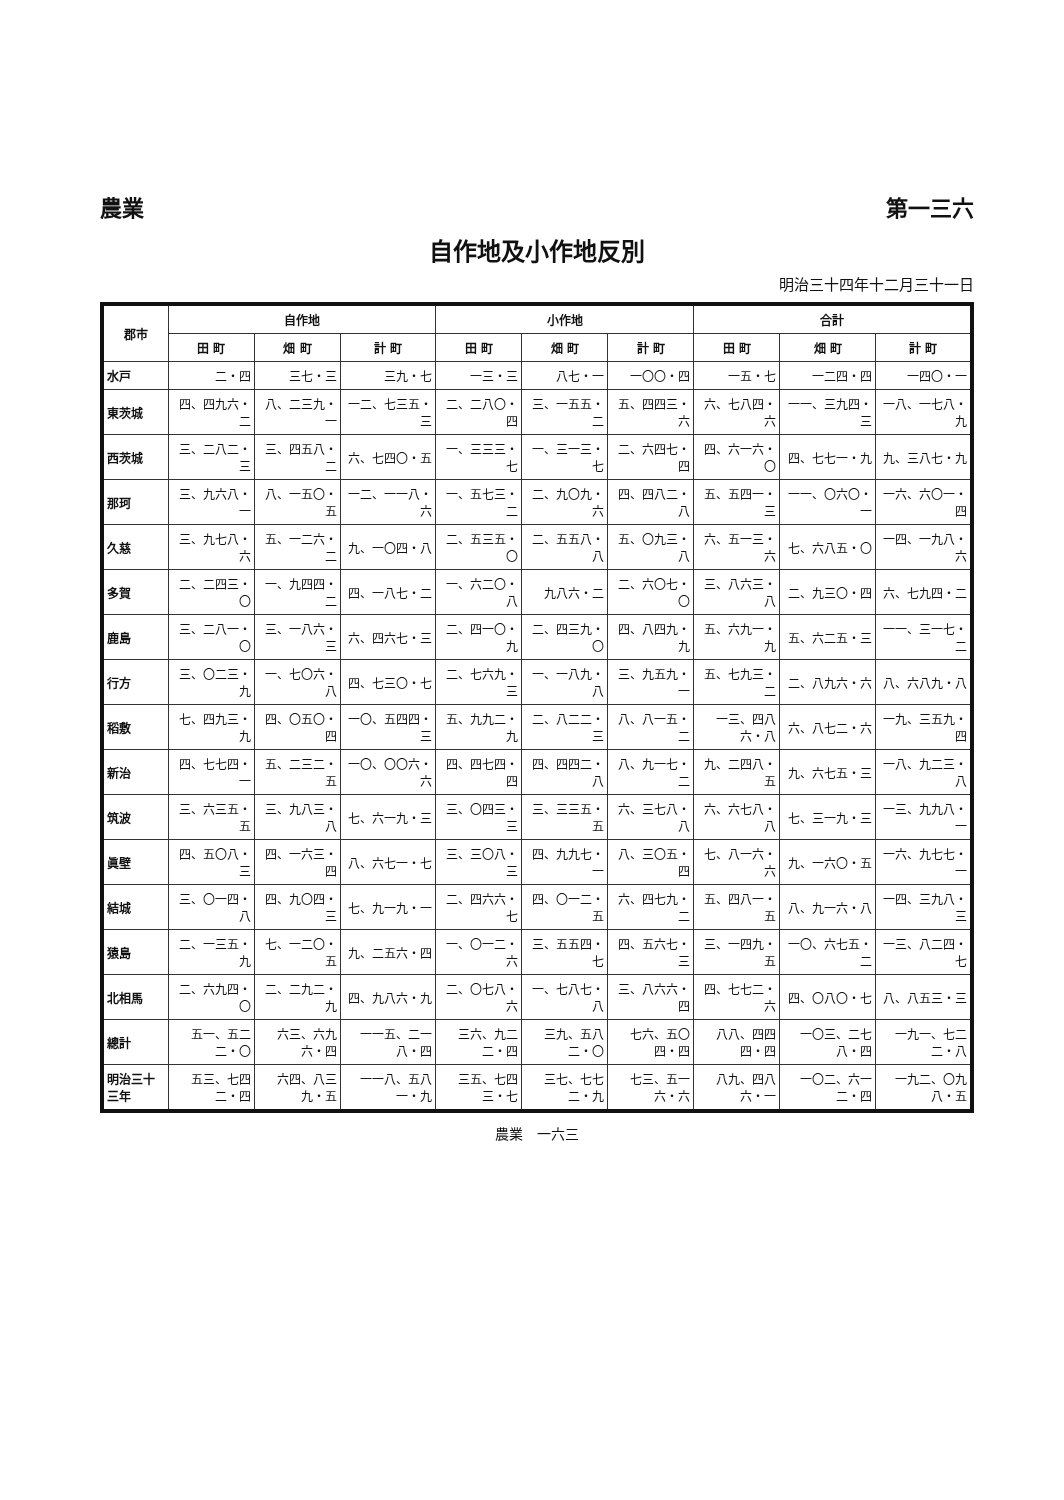農業 第一三六
自作地及小作地反別
明治三十四年十二月三十一日
| 郡市 | 自作地 | | | 小作地 | | | 合計 | | |
| --- | --- | --- | --- | --- | --- | --- | --- | --- | --- |
| | 田 町 | 畑 町 | 計 町 | 田 町 | 畑 町 | 計 町 | 田 町 | 畑 町 | 計 町 |
| 水戸 | 二・四 | 三七・三 | 三九・七 | 一三・三 | 八七・一 | 一〇〇・四 | 一五・七 | 一二四・四 | 一四〇・一 |
| 東茨城 | 四、四九六・二 | 八、二三九・一 | 一二、七三五・三 | 二、二八〇・四 | 三、一五五・二 | 五、四四三・六 | 六、七八四・六 | 一一、三九四・三 | 一八、一七八・九 |
| 西茨城 | 三、二八二・三 | 三、四五八・二 | 六、七四〇・五 | 一、三三三・七 | 一、三一三・七 | 二、六四七・四 | 四、六一六・〇 | 四、七七一・九 | 九、三八七・九 |
| 那珂 | 三、九六八・一 | 八、一五〇・五 | 一二、一一八・六 | 一、五七三・二 | 二、九〇九・六 | 四、四八二・八 | 五、五四一・三 | 一一、〇六〇・一 | 一六、六〇一・四 |
| 久慈 | 三、九七八・六 | 五、一二六・二 | 九、一〇四・八 | 二、五三五・〇 | 二、五五八・八 | 五、〇九三・八 | 六、五一三・六 | 七、六八五・〇 | 一四、一九八・六 |
| 多賀 | 二、二四三・〇 | 一、九四四・二 | 四、一八七・二 | 一、六二〇・八 | 九八六・二 | 二、六〇七・〇 | 三、八六三・八 | 二、九三〇・四 | 六、七九四・二 |
| 鹿島 | 三、二八一・〇 | 三、一八六・三 | 六、四六七・三 | 二、四一〇・九 | 二、四三九・〇 | 四、八四九・九 | 五、六九一・九 | 五、六二五・三 | 一一、三一七・二 |
| 行方 | 三、〇二三・九 | 一、七〇六・八 | 四、七三〇・七 | 二、七六九・三 | 一、一八九・八 | 三、九五九・一 | 五、七九三・二 | 二、八九六・六 | 八、六八九・八 |
| 稻敷 | 七、四九三・九 | 四、〇五〇・四 | 一〇、五四四・三 | 五、九九二・九 | 二、八二二・三 | 八、八一五・二 | 一三、四八六・八 | 六、八七二・六 | 一九、三五九・四 |
| 新治 | 四、七七四・一 | 五、二三二・五 | 一〇、〇〇六・六 | 四、四七四・四 | 四、四四二・八 | 八、九一七・二 | 九、二四八・五 | 九、六七五・三 | 一八、九二三・八 |
| 筑波 | 三、六三五・五 | 三、九八三・八 | 七、六一九・三 | 三、〇四三・三 | 三、三三五・五 | 六、三七八・八 | 六、六七八・八 | 七、三一九・三 | 一三、九九八・一 |
| 眞壁 | 四、五〇八・三 | 四、一六三・四 | 八、六七一・七 | 三、三〇八・三 | 四、九九七・一 | 八、三〇五・四 | 七、八一六・六 | 九、一六〇・五 | 一六、九七七・一 |
| 結城 | 三、〇一四・八 | 四、九〇四・三 | 七、九一九・一 | 二、四六六・七 | 四、〇一二・五 | 六、四七九・二 | 五、四八一・五 | 八、九一六・八 | 一四、三九八・三 |
| 猿島 | 二、一三五・九 | 七、一二〇・五 | 九、二五六・四 | 一、〇一二・六 | 三、五五四・七 | 四、五六七・三 | 三、一四九・五 | 一〇、六七五・二 | 一三、八二四・七 |
| 北相馬 | 二、六九四・〇 | 二、二九二・九 | 四、九八六・九 | 二、〇七八・六 | 一、七八七・八 | 三、八六六・四 | 四、七七二・六 | 四、〇八〇・七 | 八、八五三・三 |
| 總計 | 五一、五二二・〇 | 六三、六九六・四 | 一一五、二一八・四 | 三六、九二二・四 | 三九、五八二・〇 | 七六、五〇四・四 | 八八、四四四・四 | 一〇三、二七八・四 | 一九一、七二二・八 |
| 明治三十三年 | 五三、七四二・四 | 六四、八三九・五 | 一一八、五八一・九 | 三五、七四三・七 | 三七、七七二・九 | 七三、五一六・六 | 八九、四八六・一 | 一〇二、六一二・四 | 一九二、〇九八・五 |
農業　一六三